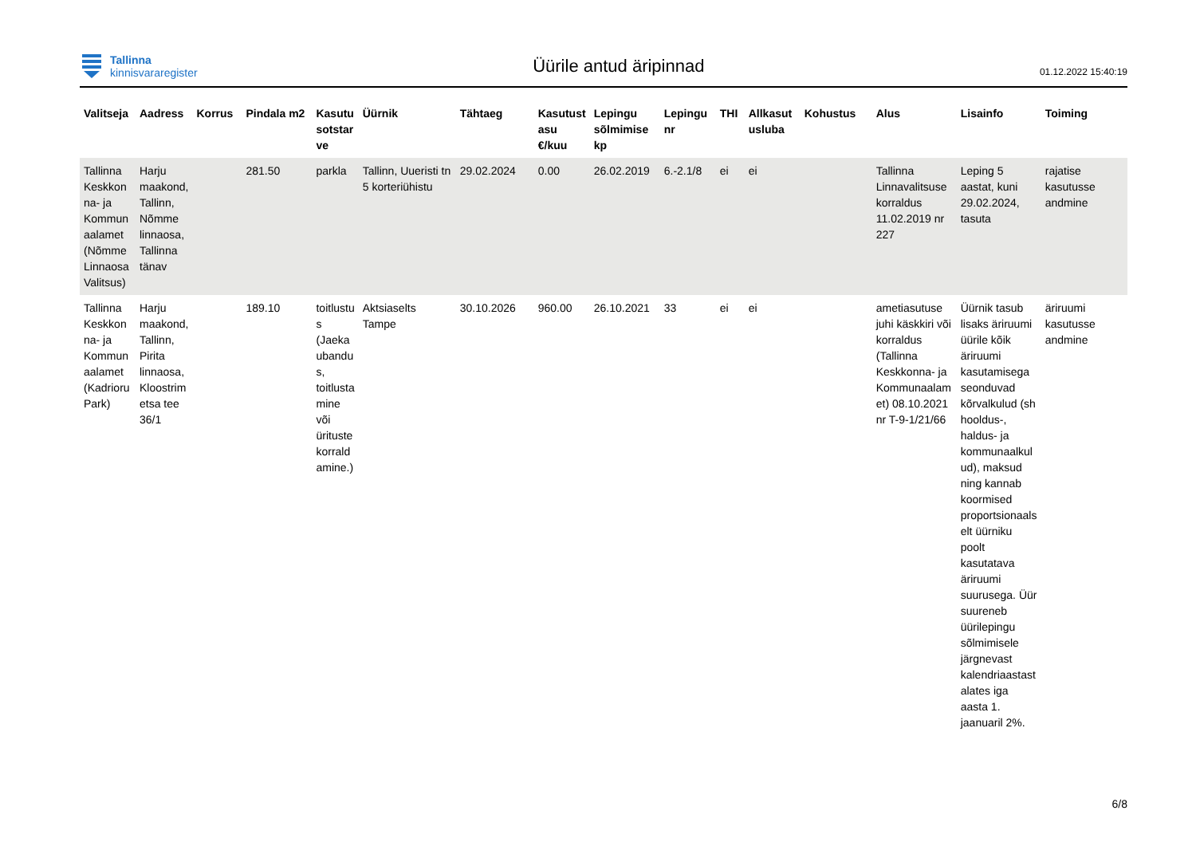Tallinna
kinnisvararegister
Üürile antud äripinnad
01.12.2022 15:40:19
| Valitseja | Aadress | Korrus | Pindala m2 | Kasutu sotstar ve | Üürnik | Tähtaeg | Kasutust asu €/kuu | Lepingu sõlmimise kp | Lepingu nr | THI | Allkasut usluba | Kohustus | Alus | Lisainfo | Toiming |
| --- | --- | --- | --- | --- | --- | --- | --- | --- | --- | --- | --- | --- | --- | --- | --- |
| Tallinna Keskkon na- ja Kommun aalamet (Nõmme Linnaosa Valitsus) | Harju maakond, Tallinn, Nõmme linnaosa, Tallinna tänav | | 281.50 | parkla | Tallinn, Uueristi tn 5 korteriühistu | 29.02.2024 | 0.00 | 26.02.2019 | 6.-2.1/8 | ei | ei | | Tallinna Linnavalitsuse korraldus 11.02.2019 nr 227 | Leping 5 aastat, kuni 29.02.2024, tasuta | rajatise kasutusse andmine |
| Tallinna Keskkon na- ja Kommun aalamet (Kadrioru Park) | Harju maakond, Tallinn, Pirita linnaosa, Kloostrim etsa tee 36/1 | | 189.10 | toitlustu s (Jaeka ubandu s, toitlusta mine või ürituste korrald amine.) | Aktsiaselts Tampe | 30.10.2026 | 960.00 | 26.10.2021 | 33 | ei | ei | | ametiasutuse juhi käskkiri või korraldus (Tallinna Keskkonna- ja Kommunaalam et) 08.10.2021 nr T-9-1/21/66 | Üürnik tasub lisaks äriruumi üürile kõik äriruumi kasutamisega seonduvad kõrvalkulud (sh hooldus-, haldus- ja kommunaalkul ud), maksud ning kannab koormised proportsionaals elt üürniku poolt kasutatava äriruumi suurusega. Üür suureneb üürilepingu sõlmimisele järgnevast kalendriaastast alates iga aasta 1. jaanuaril 2%. | äriruumi kasutusse andmine |
6/8